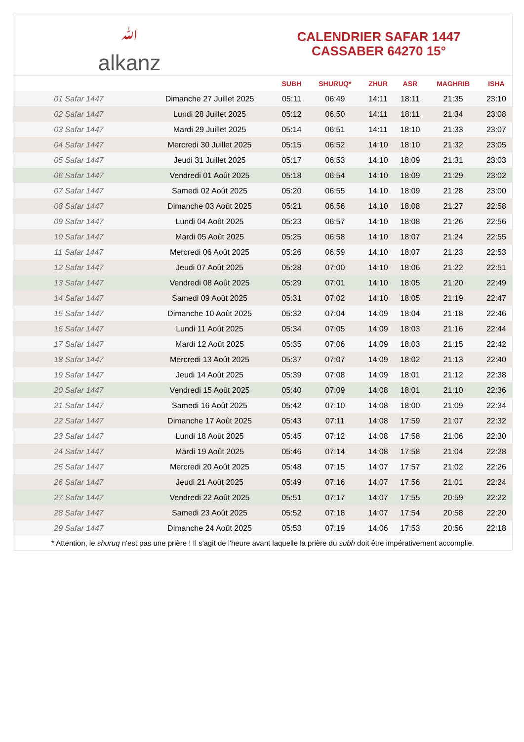ﷲ
alkanz
CALENDRIER SAFAR 1447
CASSABER 64270 15°
| | | SUBH | SHURUQ* | ZHUR | ASR | MAGHRIB | ISHA |
| --- | --- | --- | --- | --- | --- | --- | --- |
| 01 Safar 1447 | Dimanche 27 Juillet 2025 | 05:11 | 06:49 | 14:11 | 18:11 | 21:35 | 23:10 |
| 02 Safar 1447 | Lundi 28 Juillet 2025 | 05:12 | 06:50 | 14:11 | 18:11 | 21:34 | 23:08 |
| 03 Safar 1447 | Mardi 29 Juillet 2025 | 05:14 | 06:51 | 14:11 | 18:10 | 21:33 | 23:07 |
| 04 Safar 1447 | Mercredi 30 Juillet 2025 | 05:15 | 06:52 | 14:10 | 18:10 | 21:32 | 23:05 |
| 05 Safar 1447 | Jeudi 31 Juillet 2025 | 05:17 | 06:53 | 14:10 | 18:09 | 21:31 | 23:03 |
| 06 Safar 1447 | Vendredi 01 Août 2025 | 05:18 | 06:54 | 14:10 | 18:09 | 21:29 | 23:02 |
| 07 Safar 1447 | Samedi 02 Août 2025 | 05:20 | 06:55 | 14:10 | 18:09 | 21:28 | 23:00 |
| 08 Safar 1447 | Dimanche 03 Août 2025 | 05:21 | 06:56 | 14:10 | 18:08 | 21:27 | 22:58 |
| 09 Safar 1447 | Lundi 04 Août 2025 | 05:23 | 06:57 | 14:10 | 18:08 | 21:26 | 22:56 |
| 10 Safar 1447 | Mardi 05 Août 2025 | 05:25 | 06:58 | 14:10 | 18:07 | 21:24 | 22:55 |
| 11 Safar 1447 | Mercredi 06 Août 2025 | 05:26 | 06:59 | 14:10 | 18:07 | 21:23 | 22:53 |
| 12 Safar 1447 | Jeudi 07 Août 2025 | 05:28 | 07:00 | 14:10 | 18:06 | 21:22 | 22:51 |
| 13 Safar 1447 | Vendredi 08 Août 2025 | 05:29 | 07:01 | 14:10 | 18:05 | 21:20 | 22:49 |
| 14 Safar 1447 | Samedi 09 Août 2025 | 05:31 | 07:02 | 14:10 | 18:05 | 21:19 | 22:47 |
| 15 Safar 1447 | Dimanche 10 Août 2025 | 05:32 | 07:04 | 14:09 | 18:04 | 21:18 | 22:46 |
| 16 Safar 1447 | Lundi 11 Août 2025 | 05:34 | 07:05 | 14:09 | 18:03 | 21:16 | 22:44 |
| 17 Safar 1447 | Mardi 12 Août 2025 | 05:35 | 07:06 | 14:09 | 18:03 | 21:15 | 22:42 |
| 18 Safar 1447 | Mercredi 13 Août 2025 | 05:37 | 07:07 | 14:09 | 18:02 | 21:13 | 22:40 |
| 19 Safar 1447 | Jeudi 14 Août 2025 | 05:39 | 07:08 | 14:09 | 18:01 | 21:12 | 22:38 |
| 20 Safar 1447 | Vendredi 15 Août 2025 | 05:40 | 07:09 | 14:08 | 18:01 | 21:10 | 22:36 |
| 21 Safar 1447 | Samedi 16 Août 2025 | 05:42 | 07:10 | 14:08 | 18:00 | 21:09 | 22:34 |
| 22 Safar 1447 | Dimanche 17 Août 2025 | 05:43 | 07:11 | 14:08 | 17:59 | 21:07 | 22:32 |
| 23 Safar 1447 | Lundi 18 Août 2025 | 05:45 | 07:12 | 14:08 | 17:58 | 21:06 | 22:30 |
| 24 Safar 1447 | Mardi 19 Août 2025 | 05:46 | 07:14 | 14:08 | 17:58 | 21:04 | 22:28 |
| 25 Safar 1447 | Mercredi 20 Août 2025 | 05:48 | 07:15 | 14:07 | 17:57 | 21:02 | 22:26 |
| 26 Safar 1447 | Jeudi 21 Août 2025 | 05:49 | 07:16 | 14:07 | 17:56 | 21:01 | 22:24 |
| 27 Safar 1447 | Vendredi 22 Août 2025 | 05:51 | 07:17 | 14:07 | 17:55 | 20:59 | 22:22 |
| 28 Safar 1447 | Samedi 23 Août 2025 | 05:52 | 07:18 | 14:07 | 17:54 | 20:58 | 22:20 |
| 29 Safar 1447 | Dimanche 24 Août 2025 | 05:53 | 07:19 | 14:06 | 17:53 | 20:56 | 22:18 |
* Attention, le shuruq n'est pas une prière ! Il s'agit de l'heure avant laquelle la prière du subh doit être impérativement accomplie.